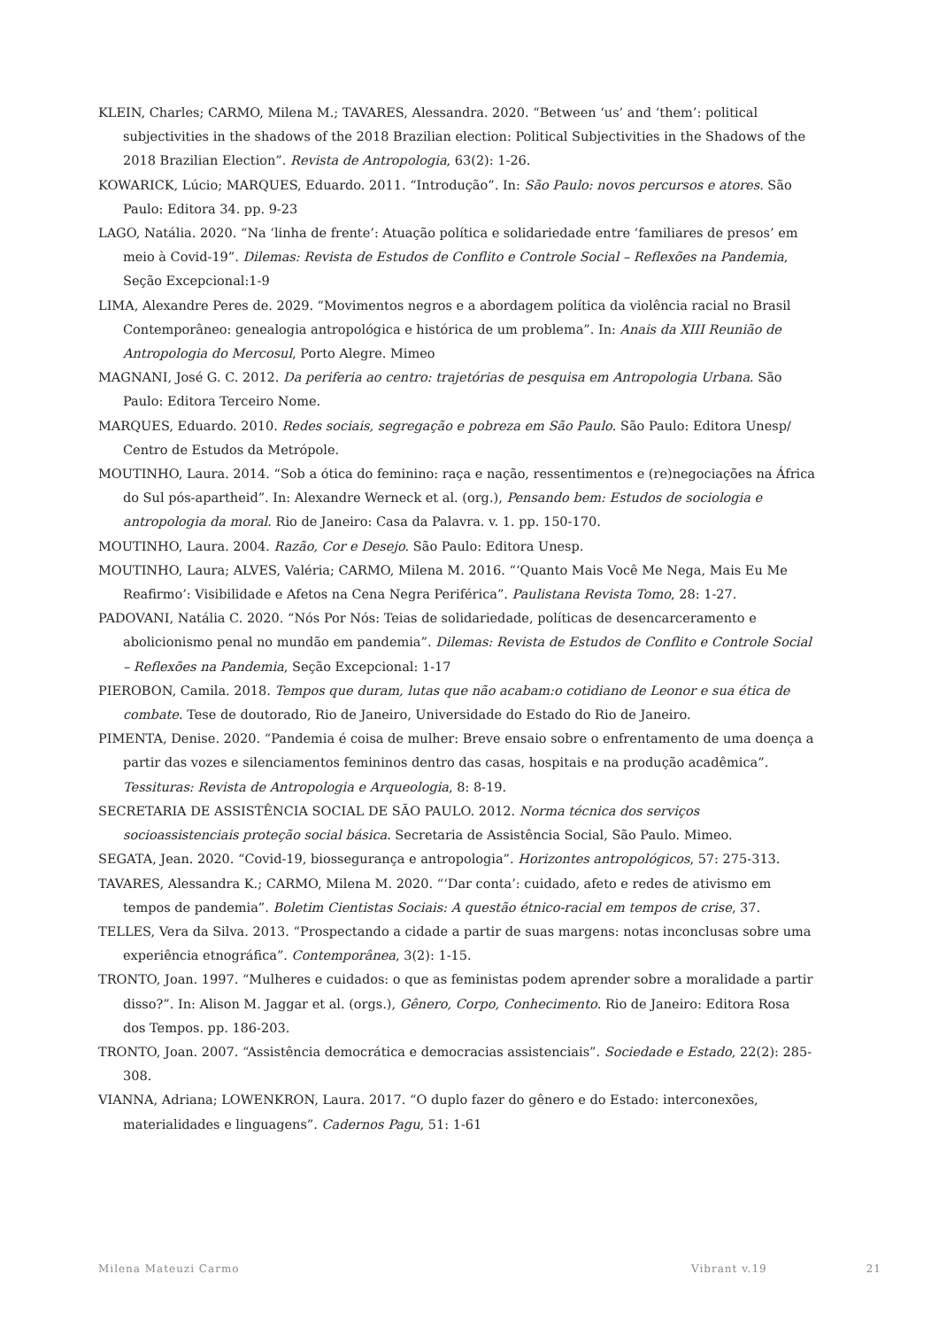KLEIN, Charles; CARMO, Milena M.; TAVARES, Alessandra. 2020. “Between ‘us’ and ‘them’: political subjectivities in the shadows of the 2018 Brazilian election: Political Subjectivities in the Shadows of the 2018 Brazilian Election”. Revista de Antropologia, 63(2): 1-26.
KOWARICK, Lúcio; MARQUES, Eduardo. 2011. “Introdução”. In: São Paulo: novos percursos e atores. São Paulo: Editora 34. pp. 9-23
LAGO, Natália. 2020. “Na ‘linha de frente’: Atuação política e solidariedade entre ‘familiares de presos’ em meio à Covid-19”. Dilemas: Revista de Estudos de Conflito e Controle Social – Reflexões na Pandemia, Seção Excepcional:1-9
LIMA, Alexandre Peres de. 2029. “Movimentos negros e a abordagem política da violência racial no Brasil Contemporâneo: genealogia antropológica e histórica de um problema”. In: Anais da XIII Reunião de Antropologia do Mercosul, Porto Alegre. Mimeo
MAGNANI, José G. C. 2012. Da periferia ao centro: trajetórias de pesquisa em Antropologia Urbana. São Paulo: Editora Terceiro Nome.
MARQUES, Eduardo. 2010. Redes sociais, segregação e pobreza em São Paulo. São Paulo: Editora Unesp/ Centro de Estudos da Metrópole.
MOUTINHO, Laura. 2014. “Sob a ótica do feminino: raça e nação, ressentimentos e (re)negociações na África do Sul pós-apartheid”. In: Alexandre Werneck et al. (org.), Pensando bem: Estudos de sociologia e antropologia da moral. Rio de Janeiro: Casa da Palavra. v. 1. pp. 150-170.
MOUTINHO, Laura. 2004. Razão, Cor e Desejo. São Paulo: Editora Unesp.
MOUTINHO, Laura; ALVES, Valéria; CARMO, Milena M. 2016. “‘Quanto Mais Você Me Nega, Mais Eu Me Reafirmo’: Visibilidade e Afetos na Cena Negra Periférica”. Paulistana Revista Tomo, 28: 1-27.
PADOVANI, Natália C. 2020. “Nós Por Nós: Teias de solidariedade, políticas de desencarceramento e abolicionismo penal no mundão em pandemia”. Dilemas: Revista de Estudos de Conflito e Controle Social – Reflexões na Pandemia, Seção Excepcional: 1-17
PIEROBON, Camila. 2018. Tempos que duram, lutas que não acabam:o cotidiano de Leonor e sua ética de combate. Tese de doutorado, Rio de Janeiro, Universidade do Estado do Rio de Janeiro.
PIMENTA, Denise. 2020. “Pandemia é coisa de mulher: Breve ensaio sobre o enfrentamento de uma doença a partir das vozes e silenciamentos femininos dentro das casas, hospitais e na produção acadêmica”. Tessituras: Revista de Antropologia e Arqueologia, 8: 8-19.
SECRETARIA DE ASSISTÊNCIA SOCIAL DE SÃO PAULO. 2012. Norma técnica dos serviços socioassistenciais proteção social básica. Secretaria de Assistência Social, São Paulo. Mimeo.
SEGATA, Jean. 2020. “Covid-19, biossegurança e antropologia”. Horizontes antropológicos, 57: 275-313.
TAVARES, Alessandra K.; CARMO, Milena M. 2020. “‘Dar conta’: cuidado, afeto e redes de ativismo em tempos de pandemia”. Boletim Cientistas Sociais: A questão étnico-racial em tempos de crise, 37.
TELLES, Vera da Silva. 2013. “Prospectando a cidade a partir de suas margens: notas inconclusas sobre uma experiência etnográfica”. Contemporânea, 3(2): 1-15.
TRONTO, Joan. 1997. “Mulheres e cuidados: o que as feministas podem aprender sobre a moralidade a partir disso?”. In: Alison M. Jaggar et al. (orgs.), Gênero, Corpo, Conhecimento. Rio de Janeiro: Editora Rosa dos Tempos. pp. 186-203.
TRONTO, Joan. 2007. “Assistência democrática e democracias assistenciais”. Sociedade e Estado, 22(2): 285-308.
VIANNA, Adriana; LOWENKRON, Laura. 2017. “O duplo fazer do gênero e do Estado: interconexões, materialidades e linguagens”. Cadernos Pagu, 51: 1-61
Milena Mateuzi Carmo Vibrant v.19 21